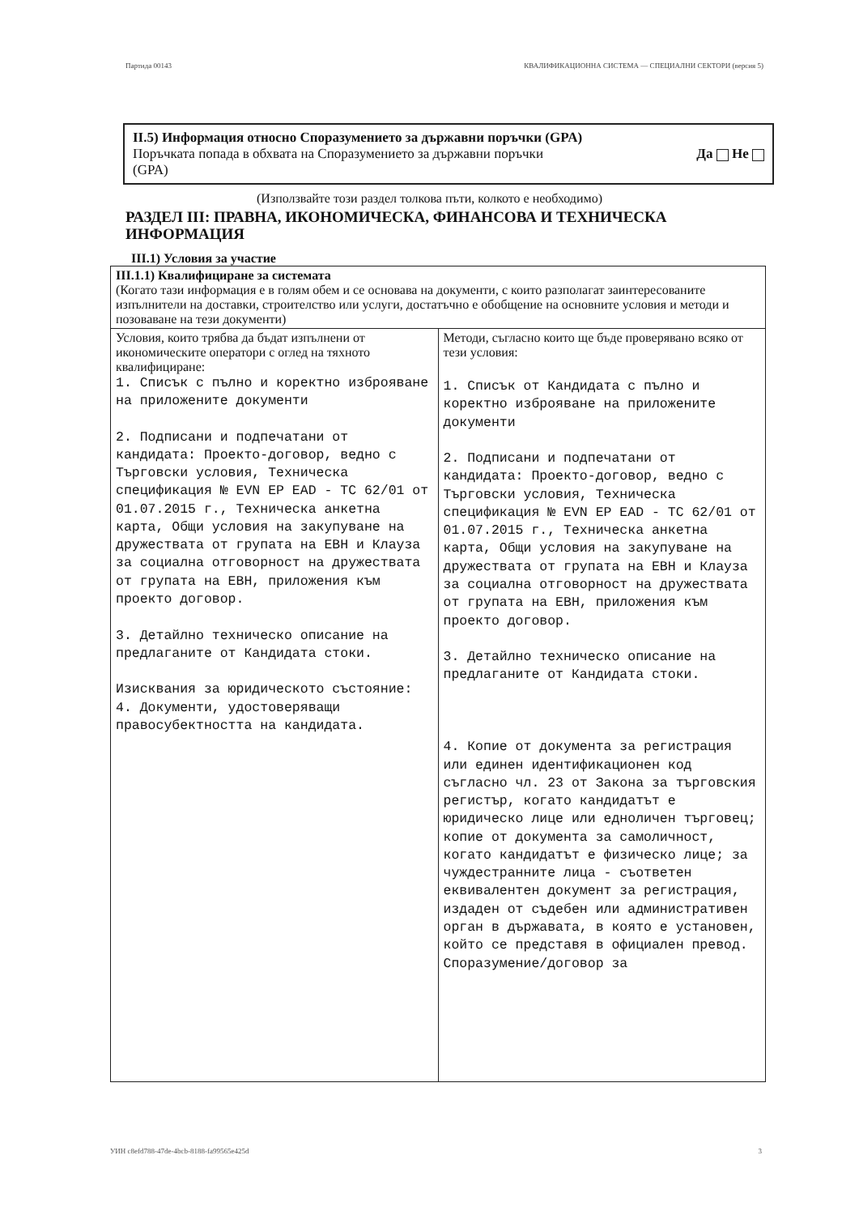Партида 00143 КВАЛИФИКАЦИОННА СИСТЕМА — СПЕЦИАЛНИ СЕКТОРИ (версия 5)
II.5) Информация относно Споразумението за държавни поръчки (GPA)
Поръчката попада в обхвата на Споразумението за държавни поръчки
(GPA) Да Не
(Използвайте този раздел толкова пъти, колкото е необходимо)
РАЗДЕЛ III: ПРАВНА, ИКОНОМИЧЕСКА, ФИНАНСОВА И ТЕХНИЧЕСКА ИНФОРМАЦИЯ
III.1) Условия за участие
| III.1.1) Квалифициране за системата (Когато тази информация е в голям обем и се основава на документи, с които разполагат заинтересованите изпълнители на доставки, строителство или услуги, достатъчно е обобщение на основните условия и методи и позоваване на тези документи) | |
| Условия, които трябва да бъдат изпълнени от икономическите оператори с оглед на тяхното квалифициране: 1. Списък с пълно и коректно изброяване на приложените документи 2. Подписани и подпечатани от кандидата: Проекто-договор, ведно с Търговски условия, Техническа спецификация № EVN EP EAD - TC 62/01 от 01.07.2015 г., Техническа анкетна карта, Общи условия на закупуване на дружествата от групата на ЕВН и Клауза за социална отговорност на дружествата от групата на ЕВН, приложения към проекто договор. 3. Детайлно техническо описание на предлаганите от Кандидата стоки. Изисквания за юридическото състояние: 4. Документи, удостоверяващи правосубектността на кандидата. | Методи, съгласно които ще бъде проверявано всяко от тези условия: 1. Списък от Кандидата с пълно и коректно изброяване на приложените документи 2. Подписани и подпечатани от кандидата: Проекто-договор, ведно с Търговски условия, Техническа спецификация № EVN EP EAD - TC 62/01 от 01.07.2015 г., Техническа анкетна карта, Общи условия на закупуване на дружествата от групата на ЕВН и Клауза за социална отговорност на дружествата от групата на ЕВН, приложения към проекто договор. 3. Детайлно техническо описание на предлаганите от Кандидата стоки. 4. Копие от документа за регистрация или единен идентификационен код съгласно чл. 23 от Закона за търговския регистър, когато кандидатът е юридическо лице или едноличен търговец; копие от документа за самоличност, когато кандидатът е физическо лице; за чуждестранните лица - съответен еквивалентен документ за регистрация, издаден от съдебен или административен орган в държавата, в която е установен, който се представя в официален превод. Споразумение/договор за |
УИН c8efd788-47de-4bcb-8188-fa99565e425d 3